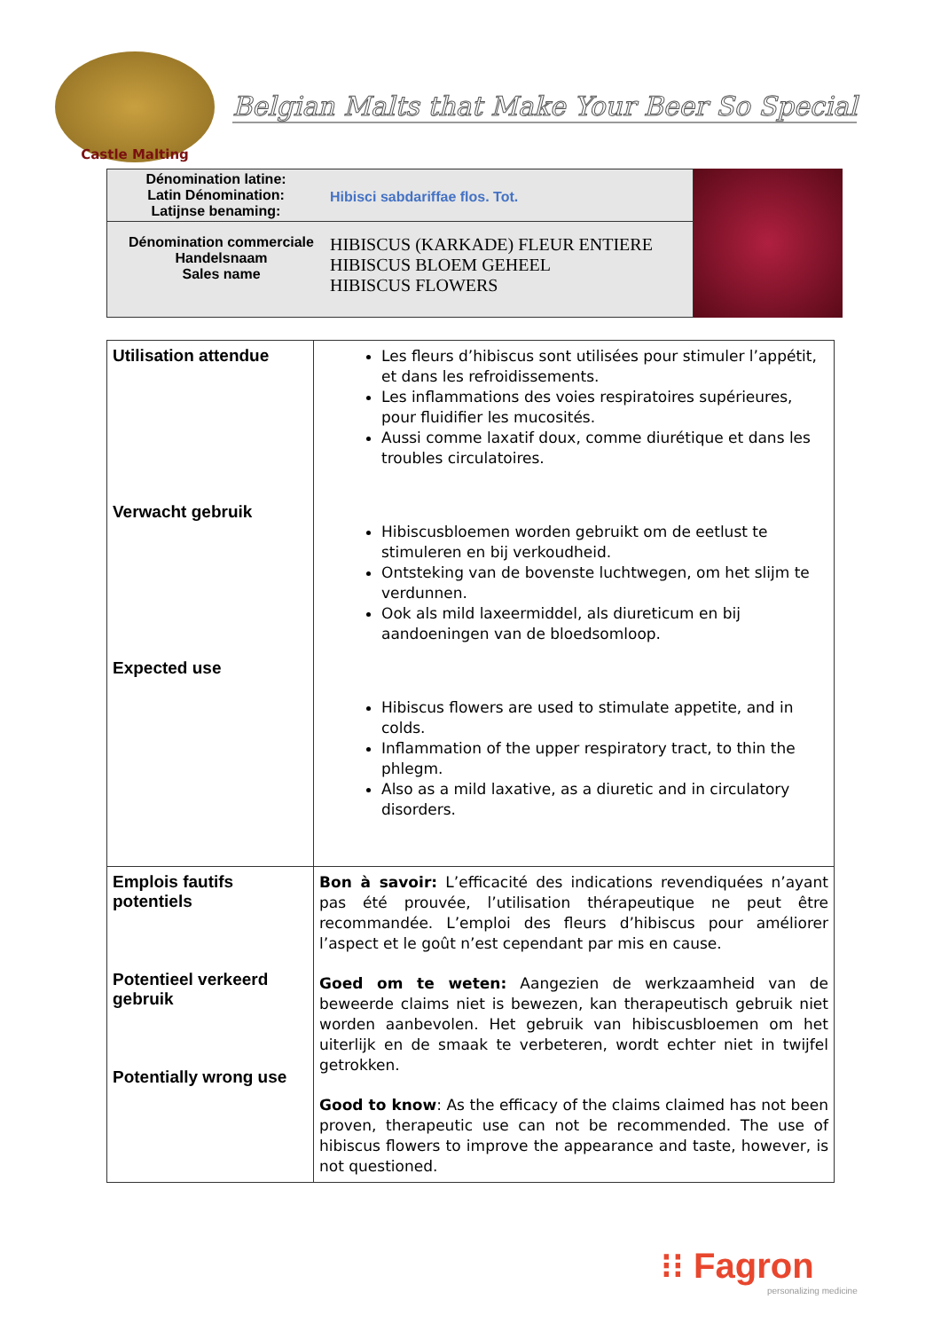Castle Malting
Belgian Malts that Make Your Beer So Special
Dénomination latine:
Latin Dénomination:
Latijnse benaming:
Hibisci sabdariffae flos. Tot.
Dénomination commerciale
Handelsnaam
Sales name
HIBISCUS (KARKADE) FLEUR ENTIERE
HIBISCUS BLOEM GEHEEL
HIBISCUS FLOWERS
| Utilisation attendue Verwacht gebruik Expected use | Les fleurs d’hibiscus sont utilisées pour stimuler l’appétit, et dans les refroidissements. Les inflammations des voies respiratoires supérieures, pour fluidifier les mucosités. Aussi comme laxatif doux, comme diurétique et dans les troubles circulatoires. Hibiscusbloemen worden gebruikt om de eetlust te stimuleren en bij verkoudheid. Ontsteking van de bovenste luchtwegen, om het slijm te verdunnen. Ook als mild laxeermiddel, als diureticum en bij aandoeningen van de bloedsomloop. Hibiscus flowers are used to stimulate appetite, and in colds. Inflammation of the upper respiratory tract, to thin the phlegm. Also as a mild laxative, as a diuretic and in circulatory disorders. |
| Emplois fautifs potentiels Potentieel verkeerd gebruik Potentially wrong use | Bon à savoir: L’efficacité des indications revendiquées n’ayant pas été prouvée, l’utilisation thérapeutique ne peut être recommandée. L’emploi des fleurs d’hibiscus pour améliorer l’aspect et le goût n’est cependant par mis en cause. Goed om te weten: Aangezien de werkzaamheid van de beweerde claims niet is bewezen, kan therapeutisch gebruik niet worden aanbevolen. Het gebruik van hibiscusbloemen om het uiterlijk en de smaak te verbeteren, wordt echter niet in twijfel getrokken. Good to know : As the efficacy of the claims claimed has not been proven, therapeutic use can not be recommended. The use of hibiscus flowers to improve the appearance and taste, however, is not questioned. |
⁝⁝ Fagron
personalizing medicine